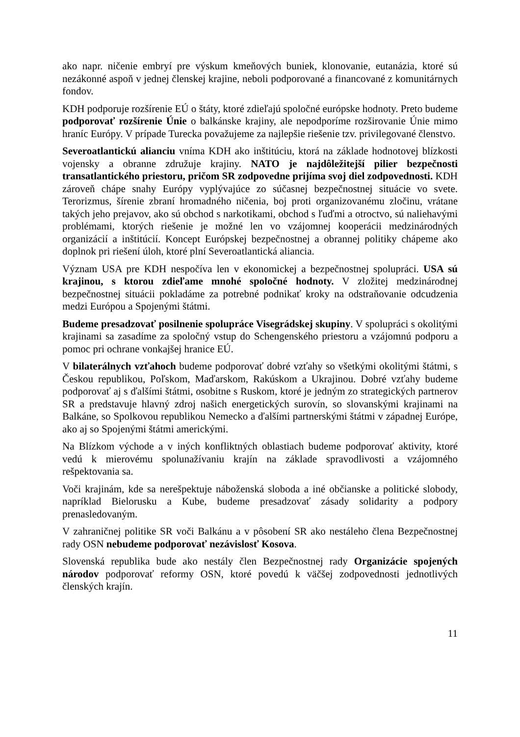ako napr. ničenie embryí pre výskum kmeňových buniek, klonovanie, eutanázia, ktoré sú nezákonné aspoň v jednej členskej krajine, neboli podporované a financované z komunitárnych fondov.
KDH podporuje rozšírenie EÚ o štáty, ktoré zdieľajú spoločné európske hodnoty. Preto budeme podporovať rozšírenie Únie o balkánske krajiny, ale nepodporíme rozširovanie Únie mimo hraníc Európy. V prípade Turecka považujeme za najlepšie riešenie tzv. privilegované členstvo.
Severoatlantickú alianciu vníma KDH ako inštitúciu, ktorá na základe hodnotovej blízkosti vojensky a obranne združuje krajiny. NATO je najdôležitejší pilier bezpečnosti transatlantického priestoru, pričom SR zodpovedne prijíma svoj diel zodpovednosti. KDH zároveň chápe snahy Európy vyplývajúce zo súčasnej bezpečnostnej situácie vo svete. Terorizmus, šírenie zbraní hromadného ničenia, boj proti organizovanému zločinu, vrátane takých jeho prejavov, ako sú obchod s narkotikami, obchod s ľuďmi a otroctvo, sú naliehavými problémami, ktorých riešenie je možné len vo vzájomnej kooperácii medzinárodných organizácií a inštitúcií. Koncept Európskej bezpečnostnej a obrannej politiky chápeme ako doplnok pri riešení úloh, ktoré plní Severoatlantická aliancia.
Význam USA pre KDH nespočíva len v ekonomickej a bezpečnostnej spolupráci. USA sú krajinou, s ktorou zdieľame mnohé spoločné hodnoty. V zložitej medzinárodnej bezpečnostnej situácii pokladáme za potrebné podnikať kroky na odstraňovanie odcudzenia medzi Európou a Spojenými štátmi.
Budeme presadzovať posilnenie spolupráce Visegrádskej skupiny. V spolupráci s okolitými krajinami sa zasadíme za spoločný vstup do Schengenského priestoru a vzájomnú podporu a pomoc pri ochrane vonkajšej hranice EÚ.
V bilaterálnych vzťahoch budeme podporovať dobré vzťahy so všetkými okolitými štátmi, s Českou republikou, Poľskom, Maďarskom, Rakúskom a Ukrajinou. Dobré vzťahy budeme podporovať aj s ďalšími štátmi, osobitne s Ruskom, ktoré je jedným zo strategických partnerov SR a predstavuje hlavný zdroj našich energetických surovín, so slovanskými krajinami na Balkáne, so Spolkovou republikou Nemecko a ďalšími partnerskými štátmi v západnej Európe, ako aj so Spojenými štátmi americkými.
Na Blízkom východe a v iných konfliktných oblastiach budeme podporovať aktivity, ktoré vedú k mierovému spolunažívaniu krajín na základe spravodlivosti a vzájomného rešpektovania sa.
Voči krajinám, kde sa nerešpektuje náboženská sloboda a iné občianske a politické slobody, napríklad Bielorusku a Kube, budeme presadzovať zásady solidarity a podpory prenasledovaným.
V zahraničnej politike SR voči Balkánu a v pôsobení SR ako nestáleho člena Bezpečnostnej rady OSN nebudeme podporovať nezávislosť Kosova.
Slovenská republika bude ako nestály člen Bezpečnostnej rady Organizácie spojených národov podporovať reformy OSN, ktoré povedú k väčšej zodpovednosti jednotlivých členských krajín.
11